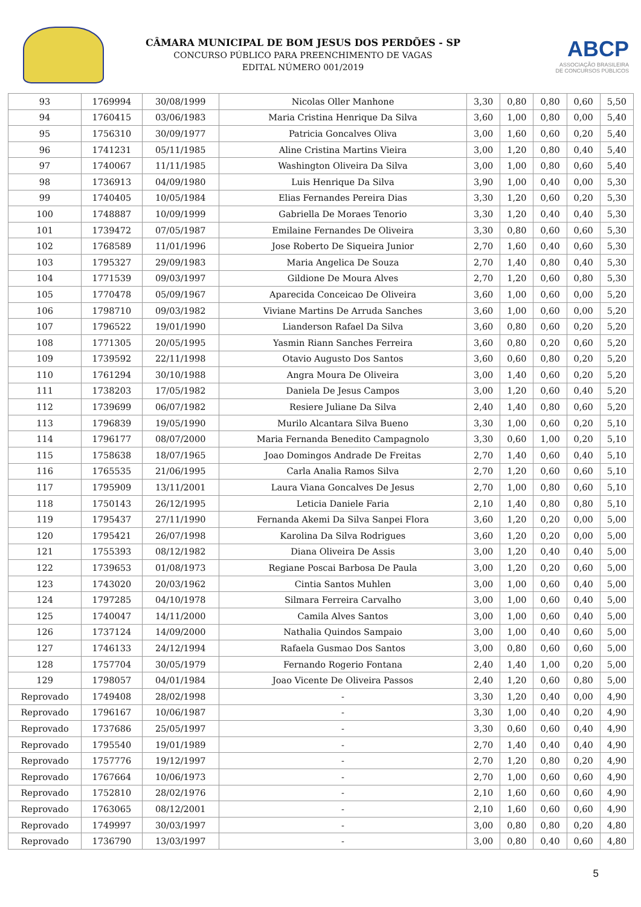CÂMARA MUNICIPAL DE BOM JESUS DOS PERDÕES - SP
CONCURSO PÚBLICO PARA PREENCHIMENTO DE VAGAS
EDITAL NÚMERO 001/2019
ABCP
ASSOCIAÇÃO BRASILEIRA
DE CONCURSOS PÚBLICOS
| 93 | 1769994 | 30/08/1999 | Nicolas Oller Manhone | 3,30 | 0,80 | 0,80 | 0,60 | 5,50 |
| 94 | 1760415 | 03/06/1983 | Maria Cristina Henrique Da Silva | 3,60 | 1,00 | 0,80 | 0,00 | 5,40 |
| 95 | 1756310 | 30/09/1977 | Patricia Goncalves Oliva | 3,00 | 1,60 | 0,60 | 0,20 | 5,40 |
| 96 | 1741231 | 05/11/1985 | Aline Cristina Martins Vieira | 3,00 | 1,20 | 0,80 | 0,40 | 5,40 |
| 97 | 1740067 | 11/11/1985 | Washington Oliveira Da Silva | 3,00 | 1,00 | 0,80 | 0,60 | 5,40 |
| 98 | 1736913 | 04/09/1980 | Luis Henrique Da Silva | 3,90 | 1,00 | 0,40 | 0,00 | 5,30 |
| 99 | 1740405 | 10/05/1984 | Elias Fernandes Pereira Dias | 3,30 | 1,20 | 0,60 | 0,20 | 5,30 |
| 100 | 1748887 | 10/09/1999 | Gabriella De Moraes Tenorio | 3,30 | 1,20 | 0,40 | 0,40 | 5,30 |
| 101 | 1739472 | 07/05/1987 | Emilaine Fernandes De Oliveira | 3,30 | 0,80 | 0,60 | 0,60 | 5,30 |
| 102 | 1768589 | 11/01/1996 | Jose Roberto De Siqueira Junior | 2,70 | 1,60 | 0,40 | 0,60 | 5,30 |
| 103 | 1795327 | 29/09/1983 | Maria Angelica De Souza | 2,70 | 1,40 | 0,80 | 0,40 | 5,30 |
| 104 | 1771539 | 09/03/1997 | Gildione De Moura Alves | 2,70 | 1,20 | 0,60 | 0,80 | 5,30 |
| 105 | 1770478 | 05/09/1967 | Aparecida Conceicao De Oliveira | 3,60 | 1,00 | 0,60 | 0,00 | 5,20 |
| 106 | 1798710 | 09/03/1982 | Viviane Martins De Arruda Sanches | 3,60 | 1,00 | 0,60 | 0,00 | 5,20 |
| 107 | 1796522 | 19/01/1990 | Lianderson Rafael Da Silva | 3,60 | 0,80 | 0,60 | 0,20 | 5,20 |
| 108 | 1771305 | 20/05/1995 | Yasmin Riann Sanches Ferreira | 3,60 | 0,80 | 0,20 | 0,60 | 5,20 |
| 109 | 1739592 | 22/11/1998 | Otavio Augusto Dos Santos | 3,60 | 0,60 | 0,80 | 0,20 | 5,20 |
| 110 | 1761294 | 30/10/1988 | Angra Moura De Oliveira | 3,00 | 1,40 | 0,60 | 0,20 | 5,20 |
| 111 | 1738203 | 17/05/1982 | Daniela De Jesus Campos | 3,00 | 1,20 | 0,60 | 0,40 | 5,20 |
| 112 | 1739699 | 06/07/1982 | Resiere Juliane Da Silva | 2,40 | 1,40 | 0,80 | 0,60 | 5,20 |
| 113 | 1796839 | 19/05/1990 | Murilo Alcantara Silva Bueno | 3,30 | 1,00 | 0,60 | 0,20 | 5,10 |
| 114 | 1796177 | 08/07/2000 | Maria Fernanda Benedito Campagnolo | 3,30 | 0,60 | 1,00 | 0,20 | 5,10 |
| 115 | 1758638 | 18/07/1965 | Joao Domingos Andrade De Freitas | 2,70 | 1,40 | 0,60 | 0,40 | 5,10 |
| 116 | 1765535 | 21/06/1995 | Carla Analia Ramos Silva | 2,70 | 1,20 | 0,60 | 0,60 | 5,10 |
| 117 | 1795909 | 13/11/2001 | Laura Viana Goncalves De Jesus | 2,70 | 1,00 | 0,80 | 0,60 | 5,10 |
| 118 | 1750143 | 26/12/1995 | Leticia Daniele Faria | 2,10 | 1,40 | 0,80 | 0,80 | 5,10 |
| 119 | 1795437 | 27/11/1990 | Fernanda Akemi Da Silva Sanpei Flora | 3,60 | 1,20 | 0,20 | 0,00 | 5,00 |
| 120 | 1795421 | 26/07/1998 | Karolina Da Silva Rodrigues | 3,60 | 1,20 | 0,20 | 0,00 | 5,00 |
| 121 | 1755393 | 08/12/1982 | Diana Oliveira De Assis | 3,00 | 1,20 | 0,40 | 0,40 | 5,00 |
| 122 | 1739653 | 01/08/1973 | Regiane Poscai Barbosa De Paula | 3,00 | 1,20 | 0,20 | 0,60 | 5,00 |
| 123 | 1743020 | 20/03/1962 | Cintia Santos Muhlen | 3,00 | 1,00 | 0,60 | 0,40 | 5,00 |
| 124 | 1797285 | 04/10/1978 | Silmara Ferreira Carvalho | 3,00 | 1,00 | 0,60 | 0,40 | 5,00 |
| 125 | 1740047 | 14/11/2000 | Camila Alves Santos | 3,00 | 1,00 | 0,60 | 0,40 | 5,00 |
| 126 | 1737124 | 14/09/2000 | Nathalia Quindos Sampaio | 3,00 | 1,00 | 0,40 | 0,60 | 5,00 |
| 127 | 1746133 | 24/12/1994 | Rafaela Gusmao Dos Santos | 3,00 | 0,80 | 0,60 | 0,60 | 5,00 |
| 128 | 1757704 | 30/05/1979 | Fernando Rogerio Fontana | 2,40 | 1,40 | 1,00 | 0,20 | 5,00 |
| 129 | 1798057 | 04/01/1984 | Joao Vicente De Oliveira Passos | 2,40 | 1,20 | 0,60 | 0,80 | 5,00 |
| Reprovado | 1749408 | 28/02/1998 | - | 3,30 | 1,20 | 0,40 | 0,00 | 4,90 |
| Reprovado | 1796167 | 10/06/1987 | - | 3,30 | 1,00 | 0,40 | 0,20 | 4,90 |
| Reprovado | 1737686 | 25/05/1997 | - | 3,30 | 0,60 | 0,60 | 0,40 | 4,90 |
| Reprovado | 1795540 | 19/01/1989 | - | 2,70 | 1,40 | 0,40 | 0,40 | 4,90 |
| Reprovado | 1757776 | 19/12/1997 | - | 2,70 | 1,20 | 0,80 | 0,20 | 4,90 |
| Reprovado | 1767664 | 10/06/1973 | - | 2,70 | 1,00 | 0,60 | 0,60 | 4,90 |
| Reprovado | 1752810 | 28/02/1976 | - | 2,10 | 1,60 | 0,60 | 0,60 | 4,90 |
| Reprovado | 1763065 | 08/12/2001 | - | 2,10 | 1,60 | 0,60 | 0,60 | 4,90 |
| Reprovado | 1749997 | 30/03/1997 | - | 3,00 | 0,80 | 0,80 | 0,20 | 4,80 |
| Reprovado | 1736790 | 13/03/1997 | - | 3,00 | 0,80 | 0,40 | 0,60 | 4,80 |
5